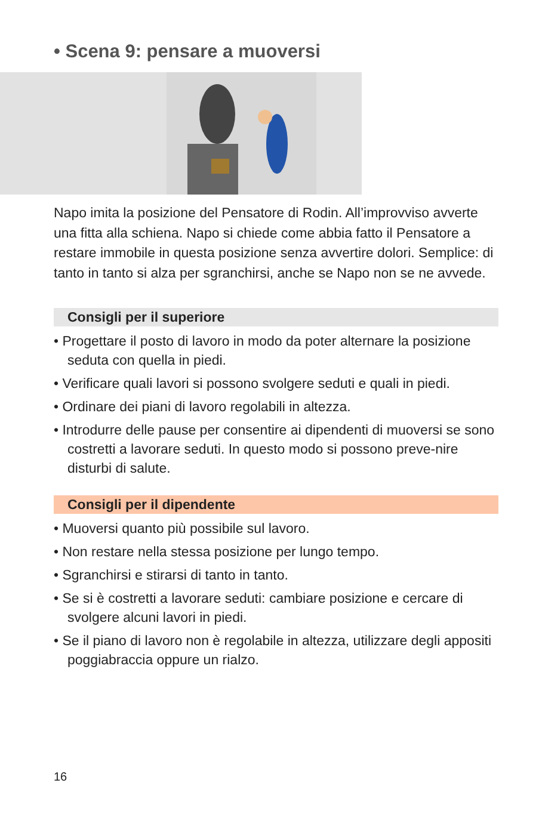• Scena 9: pensare a muoversi
Napo imita la posizione del Pensatore di Rodin. All’improvviso avverte una fitta alla schiena. Napo si chiede come abbia fatto il Pensatore a restare immobile in questa posizione senza avvertire dolori. Semplice: di tanto in tanto si alza per sgranchirsi, anche se Napo non se ne avvede.
Consigli per il superiore
• Progettare il posto di lavoro in modo da poter alternare la posizione seduta con quella in piedi.
• Verificare quali lavori si possono svolgere seduti e quali in piedi.
• Ordinare dei piani di lavoro regolabili in altezza.
• Introdurre delle pause per consentire ai dipendenti di muoversi se sono costretti a lavorare seduti. In questo modo si possono preve-nire disturbi di salute.
Consigli per il dipendente
• Muoversi quanto più possibile sul lavoro.
• Non restare nella stessa posizione per lungo tempo.
• Sgranchirsi e stirarsi di tanto in tanto.
• Se si è costretti a lavorare seduti: cambiare posizione e cercare di svolgere alcuni lavori in piedi.
• Se il piano di lavoro non è regolabile in altezza, utilizzare degli appositi poggiabraccia oppure un rialzo.
16